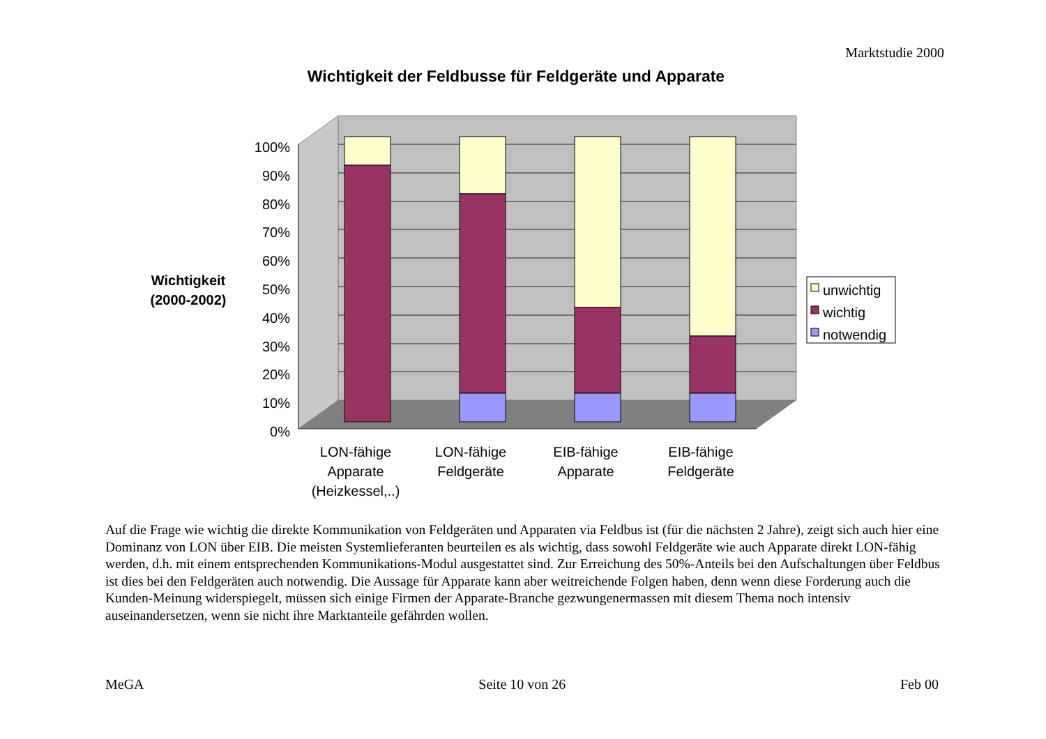Marktstudie 2000
Wichtigkeit der Feldbusse für Feldgeräte und Apparate
Wichtigkeit
(2000-2002)
100%
90%
80%
70%
60%
50%
40%
30%
20%
10%
0%
LON-fähige
Apparate
(Heizkessel,..)
LON-fähige
Feldgeräte
EIB-fähige
Apparate
EIB-fähige
Feldgeräte
unwichtig
wichtig
notwendig
Auf die Frage wie wichtig die direkte Kommunikation von Feldgeräten und Apparaten via Feldbus ist (für die nächsten 2 Jahre), zeigt sich auch hier eine Dominanz von LON über EIB. Die meisten Systemlieferanten beurteilen es als wichtig, dass sowohl Feldgeräte wie auch Apparate direkt LON-fähig werden, d.h. mit einem entsprechenden Kommunikations-Modul ausgestattet sind. Zur Erreichung des 50%-Anteils bei den Aufschaltungen über Feldbus ist dies bei den Feldgeräten auch notwendig. Die Aussage für Apparate kann aber weitreichende Folgen haben, denn wenn diese Forderung auch die Kunden-Meinung widerspiegelt, müssen sich einige Firmen der Apparate-Branche gezwungenermassen mit diesem Thema noch intensiv auseinandersetzen, wenn sie nicht ihre Marktanteile gefährden wollen.
MeGA Seite 10 von 26 Feb 00